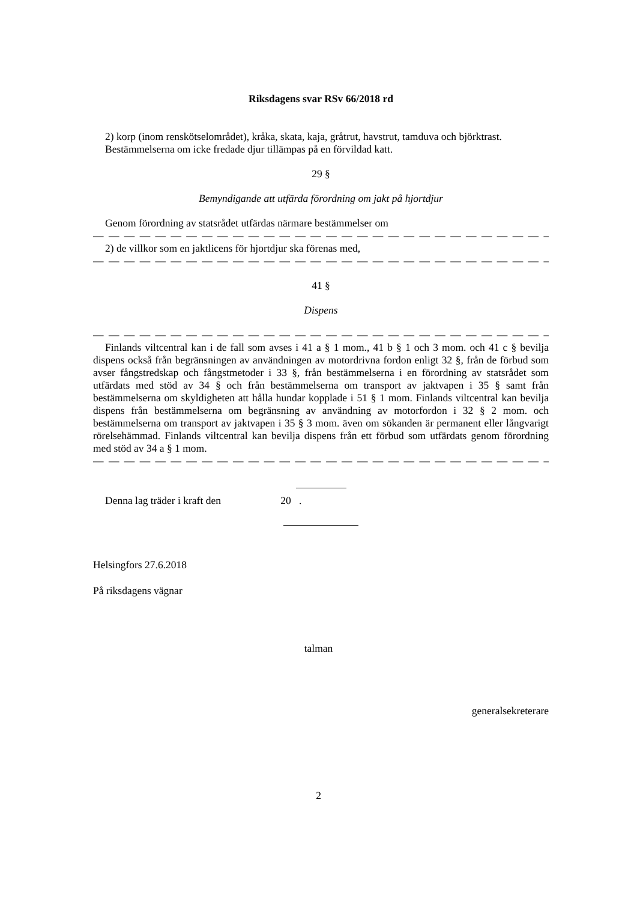Riksdagens svar RSv 66/2018 rd
2) korp (inom renskötselområdet), kråka, skata, kaja, gråtrut, havstrut, tamduva och björktrast.
Bestämmelserna om icke fredade djur tillämpas på en förvildad katt.
29 §
Bemyndigande att utfärda förordning om jakt på hjortdjur
Genom förordning av statsrådet utfärdas närmare bestämmelser om
— — — — — — — — — — — — — — — — — — — — — — — — — — — — — —
2) de villkor som en jaktlicens för hjortdjur ska förenas med,
— — — — — — — — — — — — — — — — — — — — — — — — — — — — — —
41 §
Dispens
— — — — — — — — — — — — — — — — — — — — — — — — — — — — — —
Finlands viltcentral kan i de fall som avses i 41 a § 1 mom., 41 b § 1 och 3 mom. och 41 c § bevilja dispens också från begränsningen av användningen av motordrivna fordon enligt 32 §, från de förbud som avser fångstredskap och fångstmetoder i 33 §, från bestämmelserna i en förordning av statsrådet som utfärdats med stöd av 34 § och från bestämmelserna om transport av jaktvapen i 35 § samt från bestämmelserna om skyldigheten att hålla hundar kopplade i 51 § 1 mom. Finlands viltcentral kan bevilja dispens från bestämmelserna om begränsning av användning av motorfordon i 32 § 2 mom. och bestämmelserna om transport av jaktvapen i 35 § 3 mom. även om sökanden är permanent eller långvarigt rörelsehämmad. Finlands viltcentral kan bevilja dispens från ett förbud som utfärdats genom förordning med stöd av 34 a § 1 mom.
— — — — — — — — — — — — — — — — — — — — — — — — — — — — — —
Denna lag träder i kraft den 20 .
Helsingfors 27.6.2018
På riksdagens vägnar
talman
generalsekreterare
2